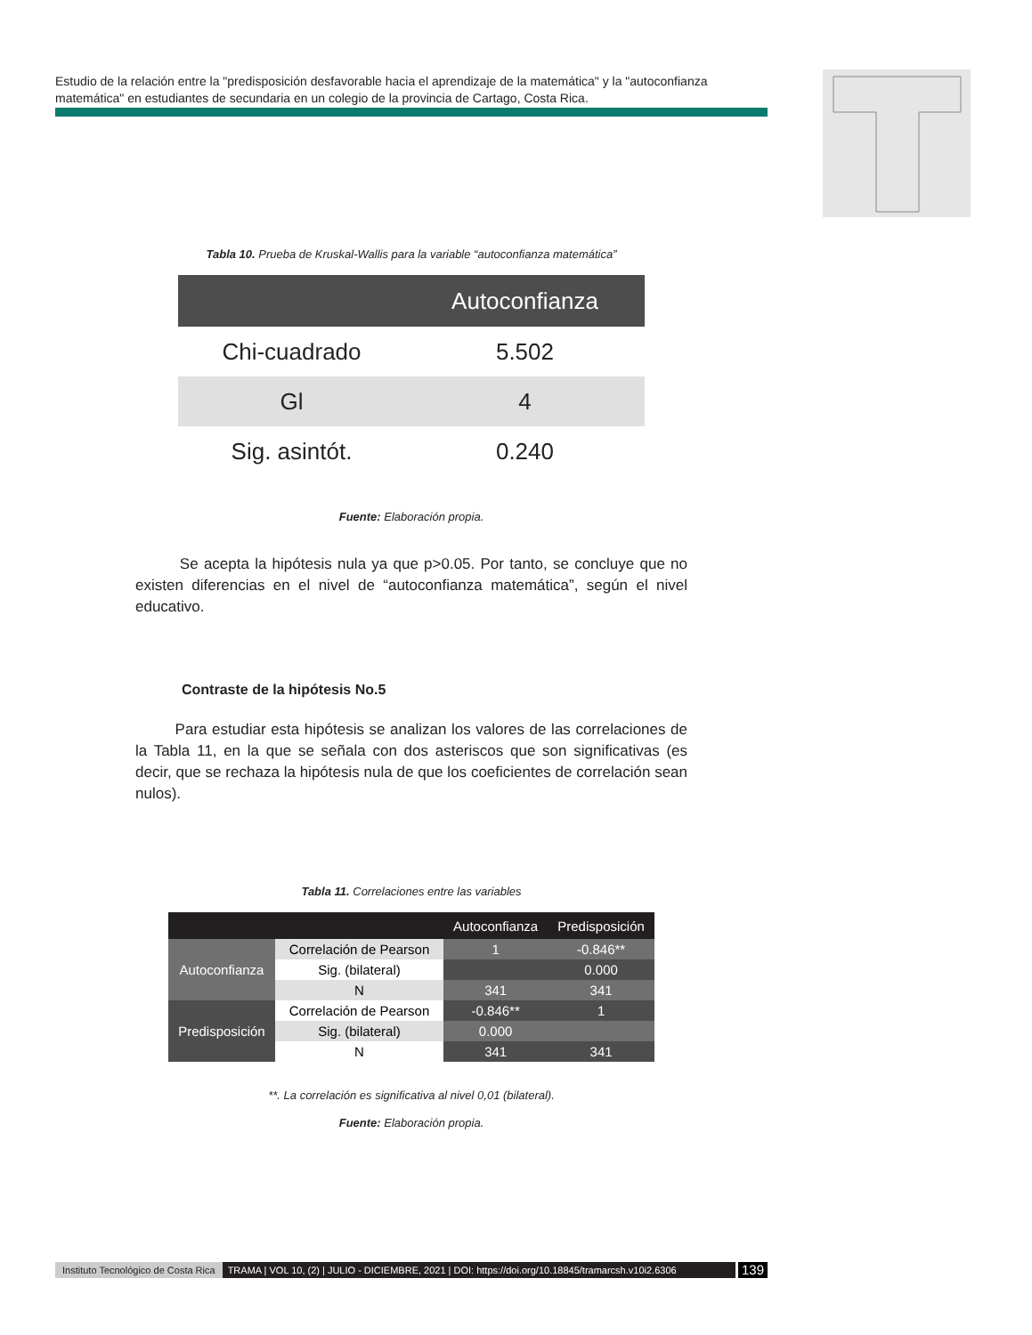Estudio de la relación entre la "predisposición desfavorable hacia el aprendizaje de la matemática" y la "autoconfianza matemática" en estudiantes de secundaria en un colegio de la provincia de Cartago, Costa Rica.
Tabla 10. Prueba de Kruskal-Wallis para la variable “autoconfianza matemática”
| | Autoconfianza |
| --- | --- |
| Chi-cuadrado | 5.502 |
| Gl | 4 |
| Sig. asintót. | 0.240 |
Fuente: Elaboración propia.
Se acepta la hipótesis nula ya que p>0.05. Por tanto, se concluye que no existen diferencias en el nivel de “autoconfianza matemática”, según el nivel educativo.
Contraste de la hipótesis No.5
Para estudiar esta hipótesis se analizan los valores de las correlaciones de la Tabla 11, en la que se señala con dos asteriscos que son significativas (es decir, que se rechaza la hipótesis nula de que los coeficientes de correlación sean nulos).
Tabla 11. Correlaciones entre las variables
| | | Autoconfianza | Predisposición |
| --- | --- | --- | --- |
| Autoconfianza | Correlación de Pearson | 1 | -0.846** |
| | Sig. (bilateral) | | 0.000 |
| | N | 341 | 341 |
| Predisposición | Correlación de Pearson | -0.846** | 1 |
| | Sig. (bilateral) | 0.000 | |
| | N | 341 | 341 |
**. La correlación es significativa al nivel 0,01 (bilateral).
Fuente: Elaboración propia.
Instituto Tecnológico de Costa Rica TRAMA | VOL 10, (2) | JULIO - DICIEMBRE, 2021 | DOI: https://doi.org/10.18845/tramarcsh.v10i2.6306 139